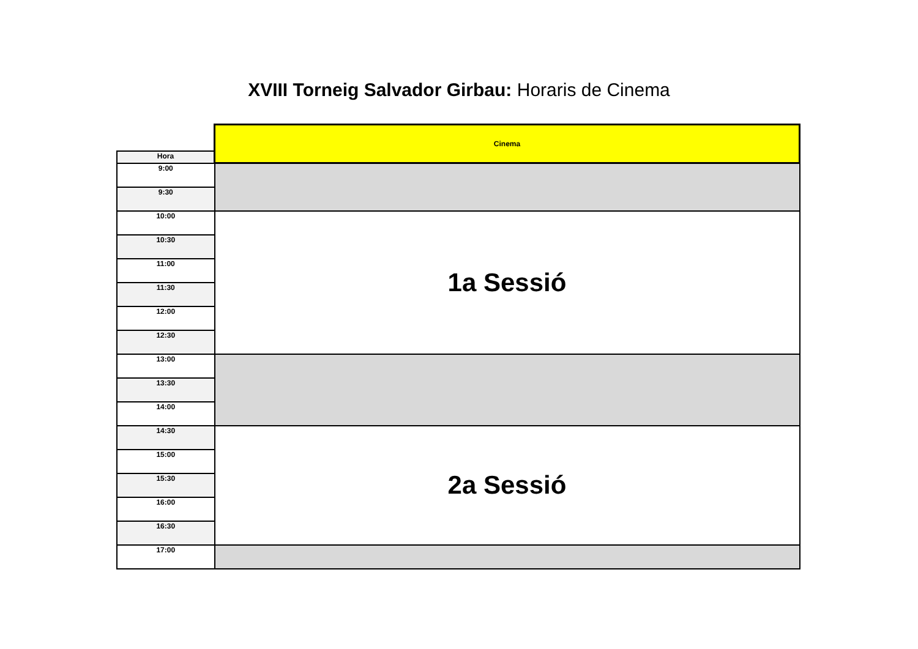XVIII Torneig Salvador Girbau: Horaris de Cinema
| | Cinema |
| --- | --- |
| Hora | |
| 9:00 | |
| 9:30 | |
| 10:00 | 1a Sessió |
| 10:30 | |
| 11:00 | |
| 11:30 | |
| 12:00 | |
| 12:30 | |
| 13:00 | |
| 13:30 | |
| 14:00 | |
| 14:30 | 2a Sessió |
| 15:00 | |
| 15:30 | |
| 16:00 | |
| 16:30 | |
| 17:00 | |